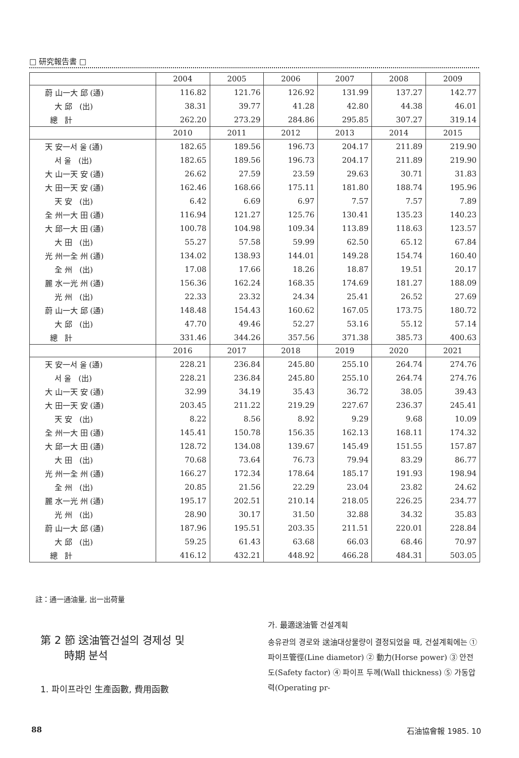□ 研究報告書 □
| | 2004 | 2005 | 2006 | 2007 | 2008 | 2009 |
| --- | --- | --- | --- | --- | --- | --- |
| 蔚 山一大 邱 (通) | 116.82 | 121.76 | 126.92 | 131.99 | 137.27 | 142.77 |
| 大 邱 (出) | 38.31 | 39.77 | 41.28 | 42.80 | 44.38 | 46.01 |
| 總 計 | 262.20 | 273.29 | 284.86 | 295.85 | 307.27 | 319.14 |
| | 2010 | 2011 | 2012 | 2013 | 2014 | 2015 |
| 天 安一서 울 (通) | 182.65 | 189.56 | 196.73 | 204.17 | 211.89 | 219.90 |
| 서 울 (出) | 182.65 | 189.56 | 196.73 | 204.17 | 211.89 | 219.90 |
| 大 山一天 安 (通) | 26.62 | 27.59 | 23.59 | 29.63 | 30.71 | 31.83 |
| 大 田一天 安 (通) | 162.46 | 168.66 | 175.11 | 181.80 | 188.74 | 195.96 |
| 天 安 (出) | 6.42 | 6.69 | 6.97 | 7.57 | 7.57 | 7.89 |
| 全 州一大 田 (通) | 116.94 | 121.27 | 125.76 | 130.41 | 135.23 | 140.23 |
| 大 邱一大 田 (通) | 100.78 | 104.98 | 109.34 | 113.89 | 118.63 | 123.57 |
| 大 田 (出) | 55.27 | 57.58 | 59.99 | 62.50 | 65.12 | 67.84 |
| 光 州一全 州 (通) | 134.02 | 138.93 | 144.01 | 149.28 | 154.74 | 160.40 |
| 全 州 (出) | 17.08 | 17.66 | 18.26 | 18.87 | 19.51 | 20.17 |
| 麗 水一光 州 (通) | 156.36 | 162.24 | 168.35 | 174.69 | 181.27 | 188.09 |
| 光 州 (出) | 22.33 | 23.32 | 24.34 | 25.41 | 26.52 | 27.69 |
| 蔚 山一大 邱 (通) | 148.48 | 154.43 | 160.62 | 167.05 | 173.75 | 180.72 |
| 大 邱 (出) | 47.70 | 49.46 | 52.27 | 53.16 | 55.12 | 57.14 |
| 總 計 | 331.46 | 344.26 | 357.56 | 371.38 | 385.73 | 400.63 |
| | 2016 | 2017 | 2018 | 2019 | 2020 | 2021 |
| 天 安一서 울 (通) | 228.21 | 236.84 | 245.80 | 255.10 | 264.74 | 274.76 |
| 서 울 (出) | 228.21 | 236.84 | 245.80 | 255.10 | 264.74 | 274.76 |
| 大 山一天 安 (通) | 32.99 | 34.19 | 35.43 | 36.72 | 38.05 | 39.43 |
| 大 田一天 安 (通) | 203.45 | 211.22 | 219.29 | 227.67 | 236.37 | 245.41 |
| 天 安 (出) | 8.22 | 8.56 | 8.92 | 9.29 | 9.68 | 10.09 |
| 全 州一大 田 (通) | 145.41 | 150.78 | 156.35 | 162.13 | 168.11 | 174.32 |
| 大 邱一大 田 (通) | 128.72 | 134.08 | 139.67 | 145.49 | 151.55 | 157.87 |
| 大 田 (出) | 70.68 | 73.64 | 76.73 | 79.94 | 83.29 | 86.77 |
| 光 州一全 州 (通) | 166.27 | 172.34 | 178.64 | 185.17 | 191.93 | 198.94 |
| 全 州 (出) | 20.85 | 21.56 | 22.29 | 23.04 | 23.82 | 24.62 |
| 麗 水一光 州 (通) | 195.17 | 202.51 | 210.14 | 218.05 | 226.25 | 234.77 |
| 光 州 (出) | 28.90 | 30.17 | 31.50 | 32.88 | 34.32 | 35.83 |
| 蔚 山一大 邱 (通) | 187.96 | 195.51 | 203.35 | 211.51 | 220.01 | 228.84 |
| 大 邱 (出) | 59.25 | 61.43 | 63.68 | 66.03 | 68.46 | 70.97 |
| 總 計 | 416.12 | 432.21 | 448.92 | 466.28 | 484.31 | 503.05 |
註：通一通油量, 出一出荷量
第 2 節 送油管건설의 경제성 및
時期 분석
1. 파이프라인 生產函數, 費用函數
가. 最適送油管 건설계획
송유관의 경로와 送油대상물량이 결정되었을 때, 건설계획에는 ① 파이프管徑(Line diametor) ② 動力(Horse power) ③ 안전도(Safety factor) ④ 파이프 두께(Wall thickness) ⑤ 가동압력(Operating pr-
88 石油協會報 1985. 10